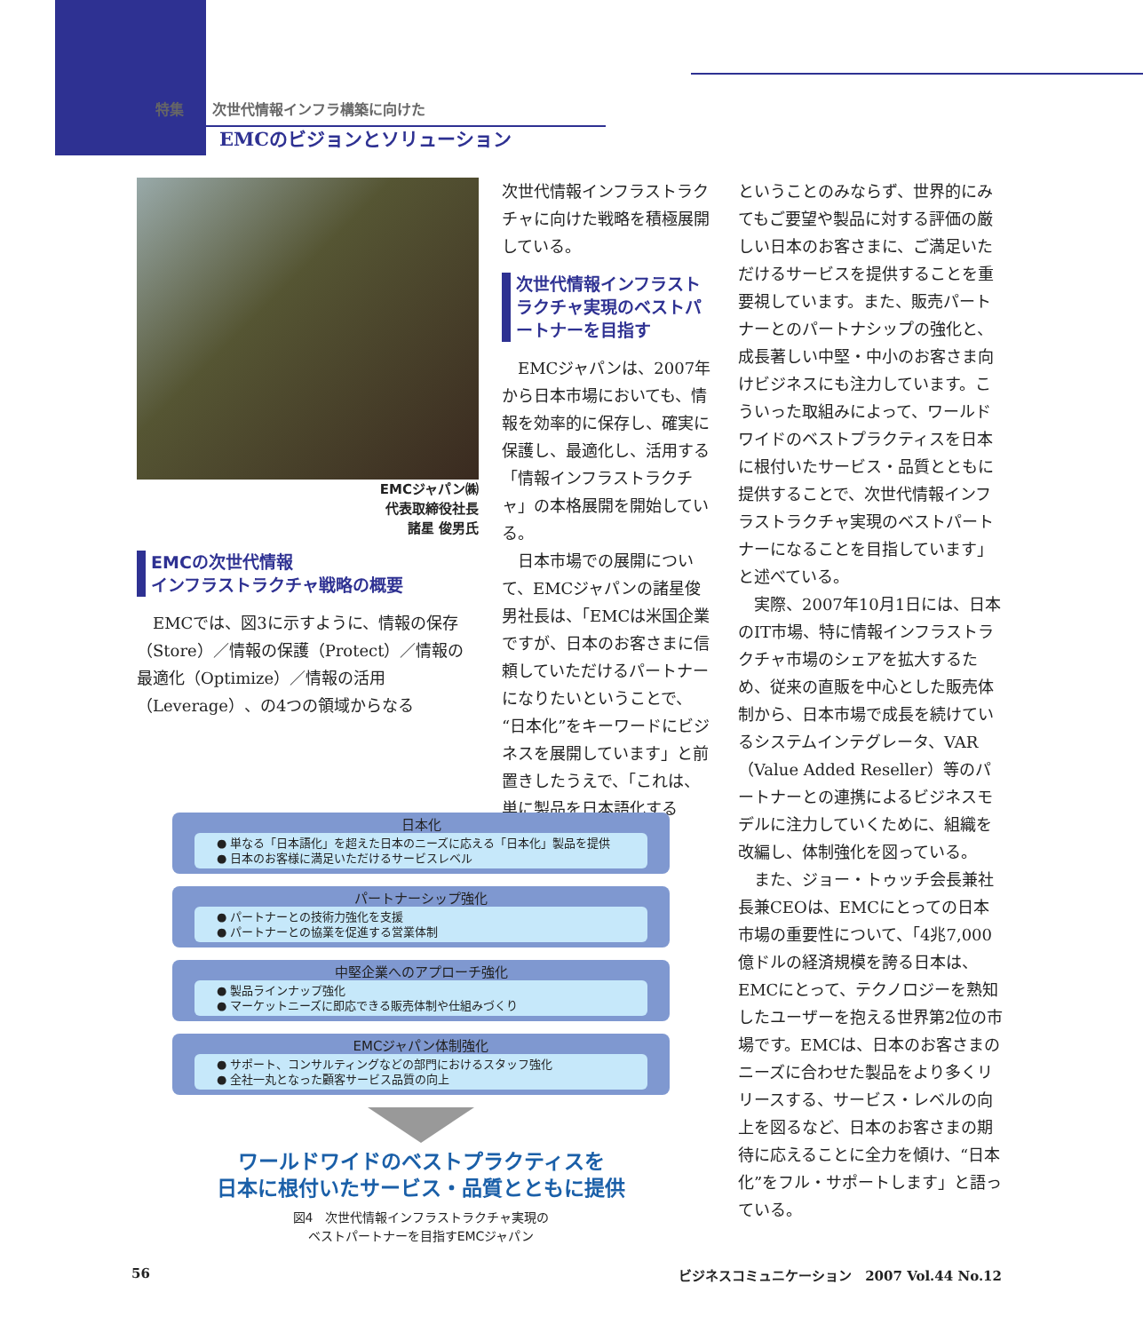特集　　次世代情報インフラ構築に向けた
EMCのビジョンとソリューション
EMCジャパン㈱
代表取締役社長
諸星 俊男氏
EMCの次世代情報
インフラストラクチャ戦略の概要
EMCでは、図3に示すように、情報の保存（Store）／情報の保護（Protect）／情報の最適化（Optimize）／情報の活用（Leverage）、の4つの領域からなる
次世代情報インフラストラクチャに向けた戦略を積極展開している。
次世代情報インフラストラクチャ実現のベストパートナーを目指す
EMCジャパンは、2007年から日本市場においても、情報を効率的に保存し、確実に保護し、最適化し、活用する「情報インフラストラクチャ」の本格展開を開始している。
日本市場での展開について、EMCジャパンの諸星俊男社長は、「EMCは米国企業ですが、日本のお客さまに信頼していただけるパートナーになりたいということで、“日本化”をキーワードにビジネスを展開しています」と前置きしたうえで、「これは、単に製品を日本語化する
ということのみならず、世界的にみてもご要望や製品に対する評価の厳しい日本のお客さまに、ご満足いただけるサービスを提供することを重要視しています。また、販売パートナーとのパートナシップの強化と、成長著しい中堅・中小のお客さま向けビジネスにも注力しています。こういった取組みによって、ワールドワイドのベストプラクティスを日本に根付いたサービス・品質とともに提供することで、次世代情報インフラストラクチャ実現のベストパートナーになることを目指しています」と述べている。
実際、2007年10月1日には、日本のIT市場、特に情報インフラストラクチャ市場のシェアを拡大するため、従来の直販を中心とした販売体制から、日本市場で成長を続けているシステムインテグレータ、VAR（Value Added Reseller）等のパートナーとの連携によるビジネスモデルに注力していくために、組織を改編し、体制強化を図っている。
また、ジョー・トゥッチ会長兼社長兼CEOは、EMCにとっての日本市場の重要性について、「4兆7,000億ドルの経済規模を誇る日本は、EMCにとって、テクノロジーを熟知したユーザーを抱える世界第2位の市場です。EMCは、日本のお客さまのニーズに合わせた製品をより多くリリースする、サービス・レベルの向上を図るなど、日本のお客さまの期待に応えることに全力を傾け、“日本化”をフル・サポートします」と語っている。
日本化
● 単なる「日本語化」を超えた日本のニーズに応える「日本化」製品を提供
● 日本のお客様に満足いただけるサービスレベル
パートナーシップ強化
● パートナーとの技術力強化を支援
● パートナーとの協業を促進する営業体制
中堅企業へのアプローチ強化
● 製品ラインナップ強化
● マーケットニーズに即応できる販売体制や仕組みづくり
EMCジャパン体制強化
● サポート、コンサルティングなどの部門におけるスタッフ強化
● 全社一丸となった顧客サービス品質の向上
ワールドワイドのベストプラクティスを
日本に根付いたサービス・品質とともに提供
図4　次世代情報インフラストラクチャ実現の
ベストパートナーを目指すEMCジャパン
56 ビジネスコミュニケーション　2007 Vol.44 No.12